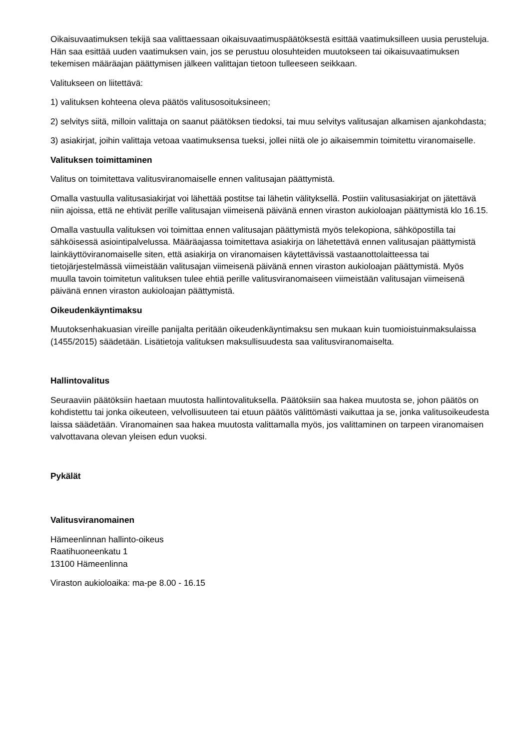Oikaisuvaatimuksen tekijä saa valittaessaan oikaisuvaatimuspäätöksestä esittää vaatimuksilleen uusia perusteluja. Hän saa esittää uuden vaatimuksen vain, jos se perustuu olosuhteiden muutokseen tai oikaisuvaatimuksen tekemisen määräajan päättymisen jälkeen valittajan tietoon tulleeseen seikkaan.
Valitukseen on liitettävä:
1) valituksen kohteena oleva päätös valitusosoituksineen;
2) selvitys siitä, milloin valittaja on saanut päätöksen tiedoksi, tai muu selvitys valitusajan alkamisen ajankohdasta;
3) asiakirjat, joihin valittaja vetoaa vaatimuksensa tueksi, jollei niitä ole jo aikaisemmin toimitettu viranomaiselle.
Valituksen toimittaminen
Valitus on toimitettava valitusviranomaiselle ennen valitusajan päättymistä.
Omalla vastuulla valitusasiakirjat voi lähettää postitse tai lähetin välityksellä. Postiin valitusasiakirjat on jätettävä niin ajoissa, että ne ehtivät perille valitusajan viimeisenä päivänä ennen viraston aukioloajan päättymistä klo 16.15.
Omalla vastuulla valituksen voi toimittaa ennen valitusajan päättymistä myös telekopiona, sähköpostilla tai sähköisessä asiointipalvelussa. Määräajassa toimitettava asiakirja on lähetettävä ennen valitusajan päättymistä lainkäyttöviranomaiselle siten, että asiakirja on viranomaisen käytettävissä vastaanottolaitteessa tai tietojärjestelmässä viimeistään valitusajan viimeisenä päivänä ennen viraston aukioloajan päättymistä. Myös muulla tavoin toimitetun valituksen tulee ehtiä perille valitusviranomaiseen viimeistään valitusajan viimeisenä päivänä ennen viraston aukioloajan päättymistä.
Oikeudenkäyntimaksu
Muutoksenhakuasian vireille panijalta peritään oikeudenkäyntimaksu sen mukaan kuin tuomioistuinmaksulaissa (1455/2015) säädetään. Lisätietoja valituksen maksullisuudesta saa valitusviranomaiselta.
Hallintovalitus
Seuraaviin päätöksiin haetaan muutosta hallintovalituksella. Päätöksiin saa hakea muutosta se, johon päätös on kohdistettu tai jonka oikeuteen, velvollisuuteen tai etuun päätös välittömästi vaikuttaa ja se, jonka valitusoikeudesta laissa säädetään. Viranomainen saa hakea muutosta valittamalla myös, jos valittaminen on tarpeen viranomaisen valvottavana olevan yleisen edun vuoksi.
Pykälät
Valitusviranomainen
Hämeenlinnan hallinto-oikeus
Raatihuoneenkatu 1
13100 Hämeenlinna
Viraston aukioloaika: ma-pe 8.00 - 16.15